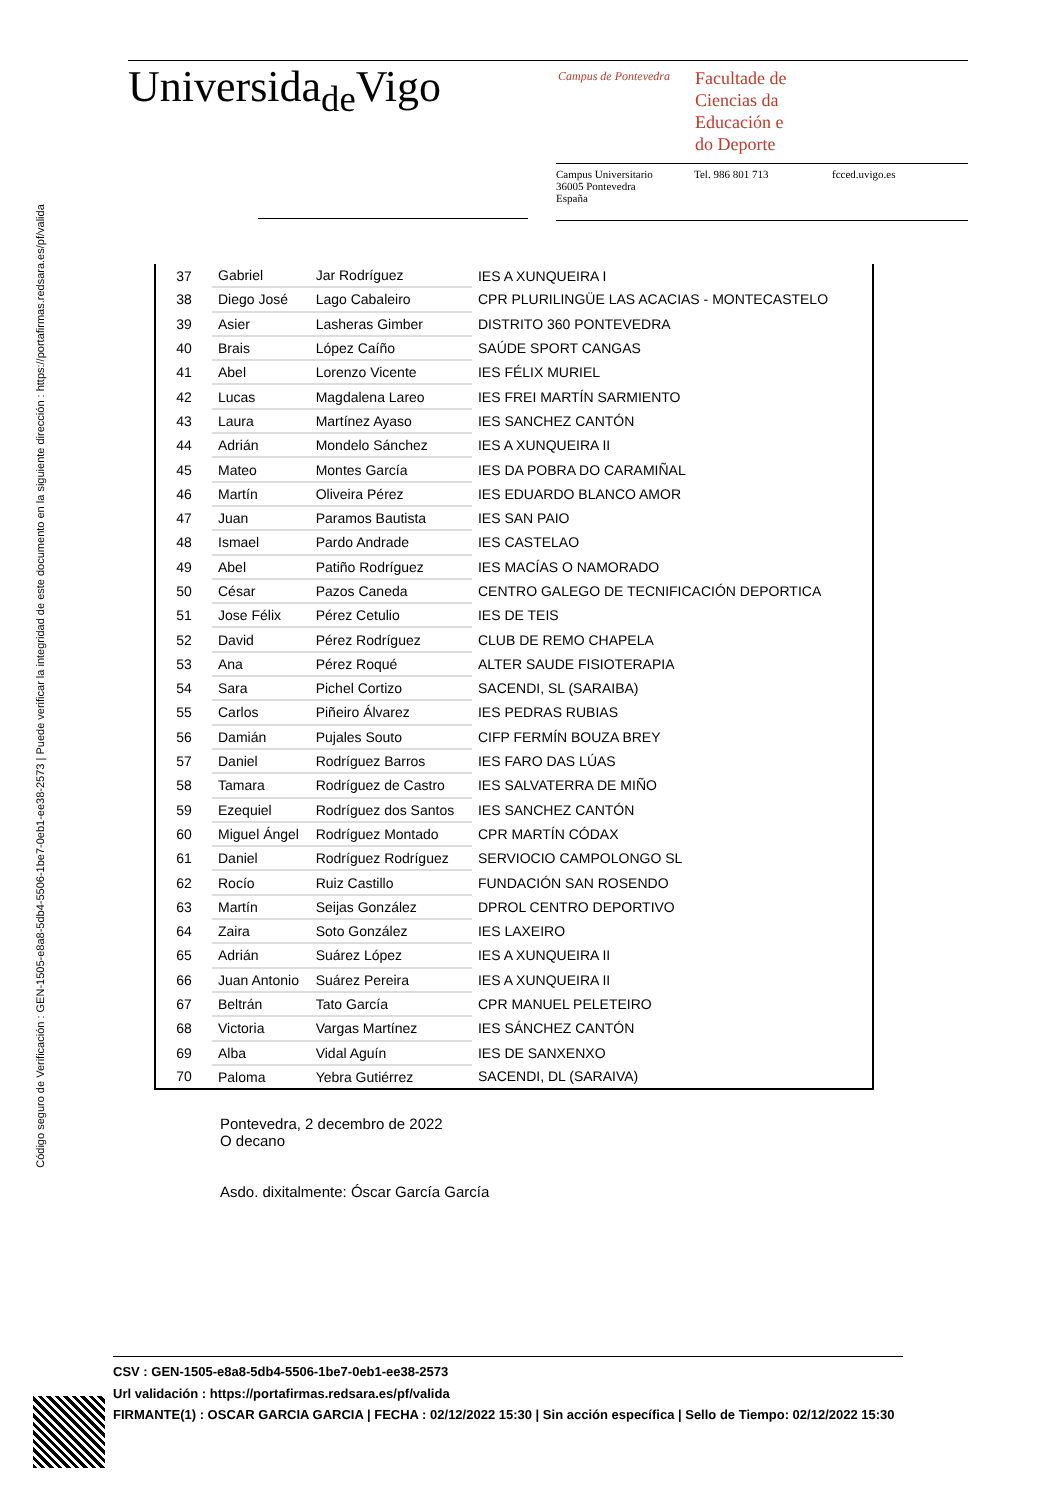Código seguro de Verificación : GEN-1505-e8a8-5db4-5506-1be7-0eb1-ee38-2573 | Puede verificar la integridad de este documento en la siguiente dirección : https://portafirmas.redsara.es/pf/valida
Universida<sub>de</sub>Vigo Campus de Pontevedra
Facultade de
Ciencias da
Educación e
do Deporte
Campus Universitario
36005 Pontevedra
España
Tel. 986 801 713 fcced.uvigo.es
| 37 | Gabriel | Jar Rodríguez | IES A XUNQUEIRA I |
| 38 | Diego José | Lago Cabaleiro | CPR PLURILINGÜE LAS ACACIAS - MONTECASTELO |
| 39 | Asier | Lasheras Gimber | DISTRITO 360 PONTEVEDRA |
| 40 | Brais | López Caíño | SAÚDE SPORT CANGAS |
| 41 | Abel | Lorenzo Vicente | IES FÉLIX MURIEL |
| 42 | Lucas | Magdalena Lareo | IES FREI MARTÍN SARMIENTO |
| 43 | Laura | Martínez Ayaso | IES SANCHEZ CANTÓN |
| 44 | Adrián | Mondelo Sánchez | IES A XUNQUEIRA II |
| 45 | Mateo | Montes García | IES DA POBRA DO CARAMIÑAL |
| 46 | Martín | Oliveira Pérez | IES EDUARDO BLANCO AMOR |
| 47 | Juan | Paramos Bautista | IES SAN PAIO |
| 48 | Ismael | Pardo Andrade | IES CASTELAO |
| 49 | Abel | Patiño Rodríguez | IES MACÍAS O NAMORADO |
| 50 | César | Pazos Caneda | CENTRO GALEGO DE TECNIFICACIÓN DEPORTICA |
| 51 | Jose Félix | Pérez Cetulio | IES DE TEIS |
| 52 | David | Pérez Rodríguez | CLUB DE REMO CHAPELA |
| 53 | Ana | Pérez Roqué | ALTER SAUDE FISIOTERAPIA |
| 54 | Sara | Pichel Cortizo | SACENDI, SL (SARAIBA) |
| 55 | Carlos | Piñeiro Álvarez | IES PEDRAS RUBIAS |
| 56 | Damián | Pujales Souto | CIFP FERMÍN BOUZA BREY |
| 57 | Daniel | Rodríguez Barros | IES FARO DAS LÚAS |
| 58 | Tamara | Rodríguez de Castro | IES SALVATERRA DE MIÑO |
| 59 | Ezequiel | Rodríguez dos Santos | IES SANCHEZ CANTÓN |
| 60 | Miguel Ángel | Rodríguez Montado | CPR MARTÍN CÓDAX |
| 61 | Daniel | Rodríguez Rodríguez | SERVIOCIO CAMPOLONGO SL |
| 62 | Rocío | Ruiz Castillo | FUNDACIÓN SAN ROSENDO |
| 63 | Martín | Seijas González | DPROL CENTRO DEPORTIVO |
| 64 | Zaira | Soto González | IES LAXEIRO |
| 65 | Adrián | Suárez López | IES A XUNQUEIRA II |
| 66 | Juan Antonio | Suárez Pereira | IES A XUNQUEIRA II |
| 67 | Beltrán | Tato García | CPR MANUEL PELETEIRO |
| 68 | Victoria | Vargas Martínez | IES SÁNCHEZ CANTÓN |
| 69 | Alba | Vidal Aguín | IES DE SANXENXO |
| 70 | Paloma | Yebra Gutiérrez | SACENDI, DL (SARAIVA) |
Pontevedra, 2 decembro de 2022
O decano
Asdo. dixitalmente: Óscar García García
CSV : GEN-1505-e8a8-5db4-5506-1be7-0eb1-ee38-2573
Url validación : https://portafirmas.redsara.es/pf/valida
FIRMANTE(1) : OSCAR GARCIA GARCIA | FECHA : 02/12/2022 15:30 | Sin acción específica | Sello de Tiempo: 02/12/2022 15:30